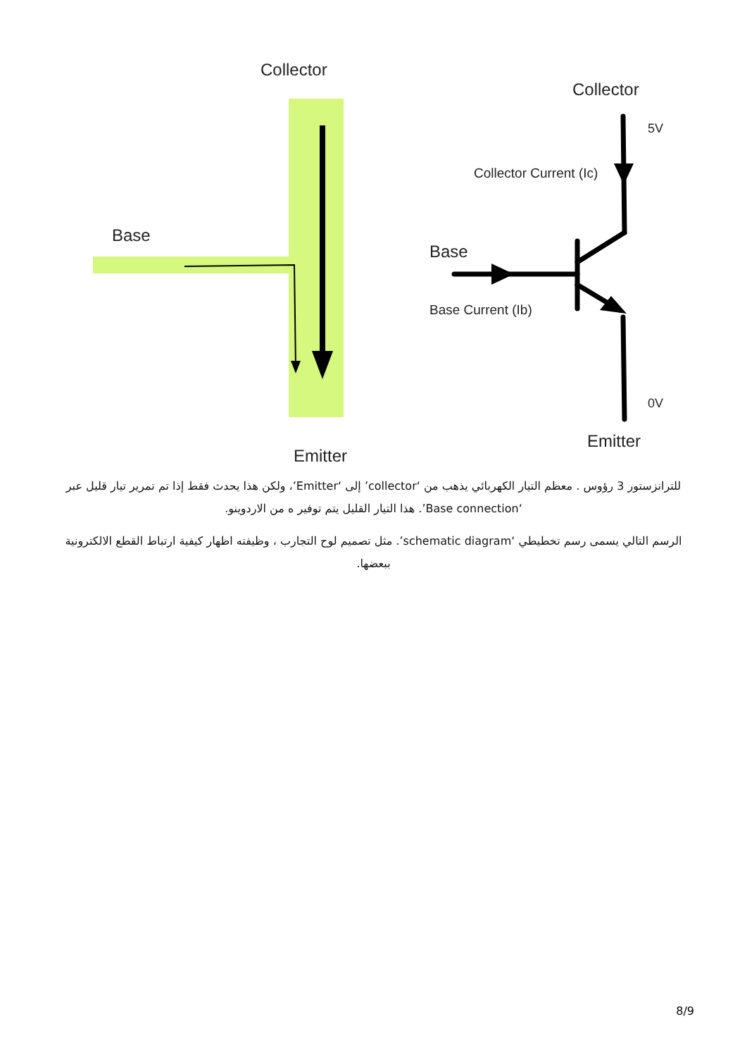Collector
Base
Emitter
Collector
5V
Collector Current (Ic)
Base
Base Current (Ib)
0V
Emitter
للترانزستور 3 رؤوس . معظم التيار الكهربائي يذهب من ‘collector’ إلى ‘Emitter’، ولكن هذا يحدث فقط إذا تم تمرير تيار قليل عبر ‘Base connection’. هذا التيار القليل يتم توفير ه من الاردوينو.
الرسم التالي يسمى رسم تخطيطي ‘schematic diagram’. مثل تصميم لوح التجارب ، وظيفته اظهار كيفية ارتباط القطع الالكترونية ببعضها.
8/9